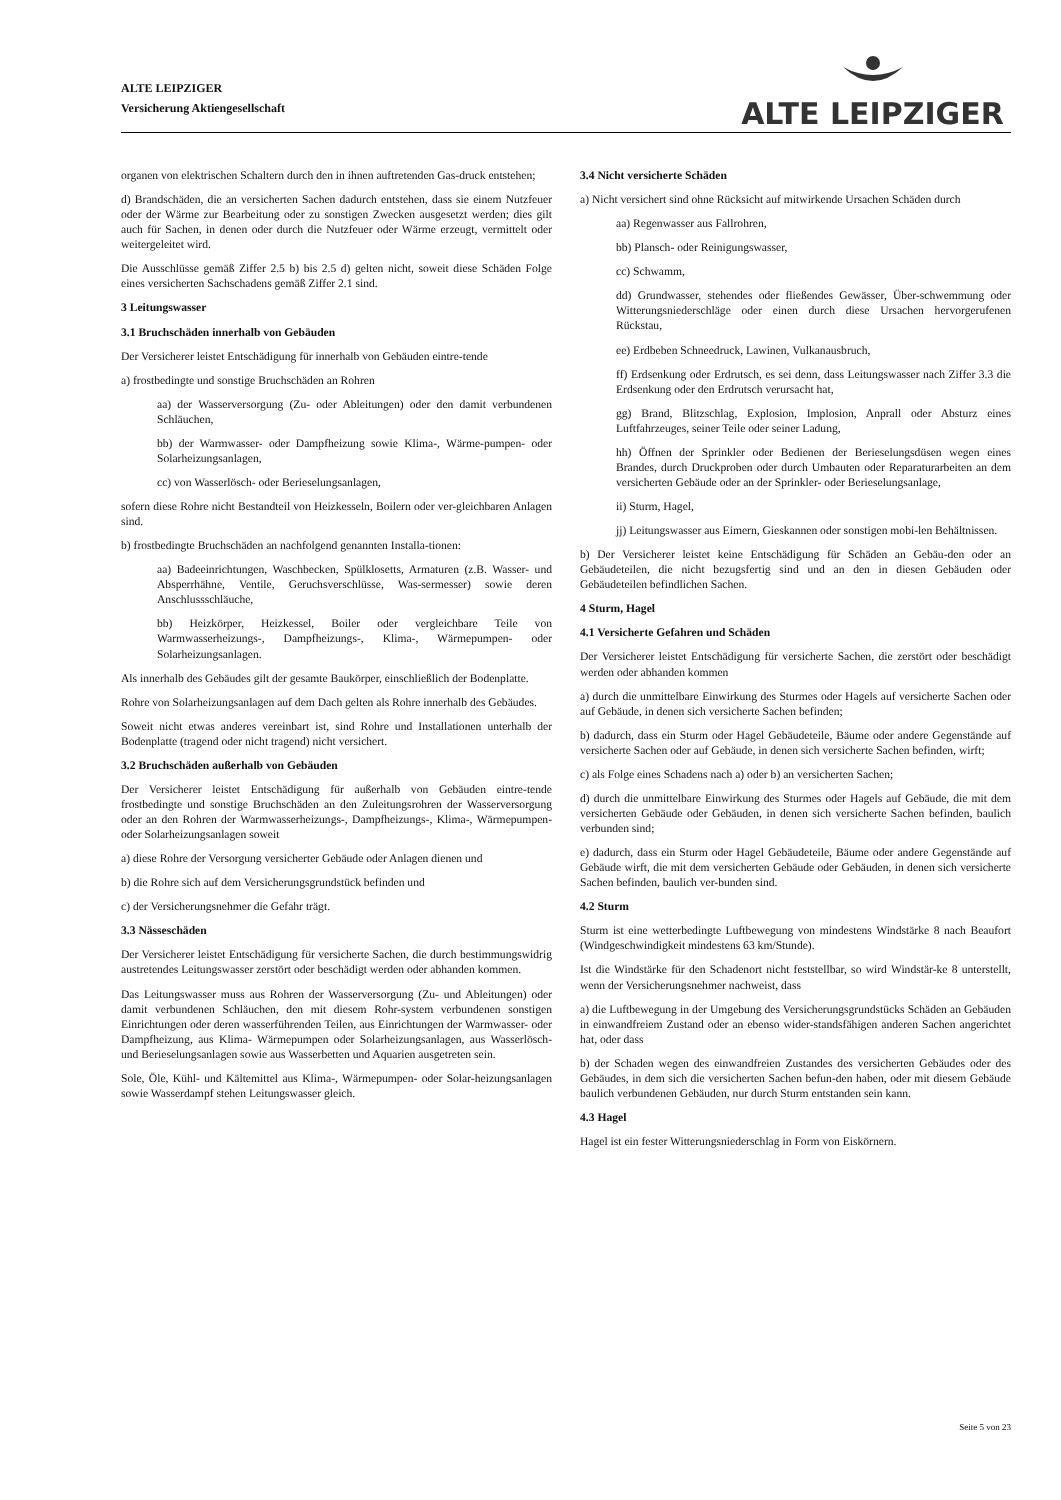ALTE LEIPZIGER
Versicherung Aktiengesellschaft
ALTE LEIPZIGER
organen von elektrischen Schaltern durch den in ihnen auftretenden Gas-druck entstehen;
d) Brandschäden, die an versicherten Sachen dadurch entstehen, dass sie einem Nutzfeuer oder der Wärme zur Bearbeitung oder zu sonstigen Zwecken ausgesetzt werden; dies gilt auch für Sachen, in denen oder durch die Nutzfeuer oder Wärme erzeugt, vermittelt oder weitergeleitet wird.
Die Ausschlüsse gemäß Ziffer 2.5 b) bis 2.5 d) gelten nicht, soweit diese Schäden Folge eines versicherten Sachschadens gemäß Ziffer 2.1 sind.
3 Leitungswasser
3.1 Bruchschäden innerhalb von Gebäuden
Der Versicherer leistet Entschädigung für innerhalb von Gebäuden eintre-tende
a) frostbedingte und sonstige Bruchschäden an Rohren
aa) der Wasserversorgung (Zu- oder Ableitungen) oder den damit verbundenen Schläuchen,
bb) der Warmwasser- oder Dampfheizung sowie Klima-, Wärme-pumpen- oder Solarheizungsanlagen,
cc) von Wasserlösch- oder Berieselungsanlagen,
sofern diese Rohre nicht Bestandteil von Heizkesseln, Boilern oder ver-gleichbaren Anlagen sind.
b) frostbedingte Bruchschäden an nachfolgend genannten Installa-tionen:
aa) Badeeinrichtungen, Waschbecken, Spülklosetts, Armaturen (z.B. Wasser- und Absperrhähne, Ventile, Geruchsverschlüsse, Was-sermesser) sowie deren Anschlussschläuche,
bb) Heizkörper, Heizkessel, Boiler oder vergleichbare Teile von Warmwasserheizungs-, Dampfheizungs-, Klima-, Wärmepumpen- oder Solarheizungsanlagen.
Als innerhalb des Gebäudes gilt der gesamte Baukörper, einschließlich der Bodenplatte.
Rohre von Solarheizungsanlagen auf dem Dach gelten als Rohre innerhalb des Gebäudes.
Soweit nicht etwas anderes vereinbart ist, sind Rohre und Installationen unterhalb der Bodenplatte (tragend oder nicht tragend) nicht versichert.
3.2 Bruchschäden außerhalb von Gebäuden
Der Versicherer leistet Entschädigung für außerhalb von Gebäuden eintre-tende frostbedingte und sonstige Bruchschäden an den Zuleitungsrohren der Wasserversorgung oder an den Rohren der Warmwasserheizungs-, Dampfheizungs-, Klima-, Wärmepumpen- oder Solarheizungsanlagen soweit
a) diese Rohre der Versorgung versicherter Gebäude oder Anlagen dienen und
b) die Rohre sich auf dem Versicherungsgrundstück befinden und
c) der Versicherungsnehmer die Gefahr trägt.
3.3 Nässeschäden
Der Versicherer leistet Entschädigung für versicherte Sachen, die durch bestimmungswidrig austretendes Leitungswasser zerstört oder beschädigt werden oder abhanden kommen.
Das Leitungswasser muss aus Rohren der Wasserversorgung (Zu- und Ableitungen) oder damit verbundenen Schläuchen, den mit diesem Rohr-system verbundenen sonstigen Einrichtungen oder deren wasserführenden Teilen, aus Einrichtungen der Warmwasser- oder Dampfheizung, aus Klima- Wärmepumpen oder Solarheizungsanlagen, aus Wasserlösch- und Berieselungsanlagen sowie aus Wasserbetten und Aquarien ausgetreten sein.
Sole, Öle, Kühl- und Kältemittel aus Klima-, Wärmepumpen- oder Solar-heizungsanlagen sowie Wasserdampf stehen Leitungswasser gleich.
3.4 Nicht versicherte Schäden
a) Nicht versichert sind ohne Rücksicht auf mitwirkende Ursachen Schäden durch
aa) Regenwasser aus Fallrohren,
bb) Plansch- oder Reinigungswasser,
cc) Schwamm,
dd) Grundwasser, stehendes oder fließendes Gewässer, Über-schwemmung oder Witterungsniederschläge oder einen durch diese Ursachen hervorgerufenen Rückstau,
ee) Erdbeben Schneedruck, Lawinen, Vulkanausbruch,
ff) Erdsenkung oder Erdrutsch, es sei denn, dass Leitungswasser nach Ziffer 3.3 die Erdsenkung oder den Erdrutsch verursacht hat,
gg) Brand, Blitzschlag, Explosion, Implosion, Anprall oder Absturz eines Luftfahrzeuges, seiner Teile oder seiner Ladung,
hh) Öffnen der Sprinkler oder Bedienen der Berieselungsdüsen wegen eines Brandes, durch Druckproben oder durch Umbauten oder Reparaturarbeiten an dem versicherten Gebäude oder an der Sprinkler- oder Berieselungsanlage,
ii) Sturm, Hagel,
jj) Leitungswasser aus Eimern, Gieskannen oder sonstigen mobi-len Behältnissen.
b) Der Versicherer leistet keine Entschädigung für Schäden an Gebäu-den oder an Gebäudeteilen, die nicht bezugsfertig sind und an den in diesen Gebäuden oder Gebäudeteilen befindlichen Sachen.
4 Sturm, Hagel
4.1 Versicherte Gefahren und Schäden
Der Versicherer leistet Entschädigung für versicherte Sachen, die zerstört oder beschädigt werden oder abhanden kommen
a) durch die unmittelbare Einwirkung des Sturmes oder Hagels auf versicherte Sachen oder auf Gebäude, in denen sich versicherte Sachen befinden;
b) dadurch, dass ein Sturm oder Hagel Gebäudeteile, Bäume oder andere Gegenstände auf versicherte Sachen oder auf Gebäude, in denen sich versicherte Sachen befinden, wirft;
c) als Folge eines Schadens nach a) oder b) an versicherten Sachen;
d) durch die unmittelbare Einwirkung des Sturmes oder Hagels auf Gebäude, die mit dem versicherten Gebäude oder Gebäuden, in denen sich versicherte Sachen befinden, baulich verbunden sind;
e) dadurch, dass ein Sturm oder Hagel Gebäudeteile, Bäume oder andere Gegenstände auf Gebäude wirft, die mit dem versicherten Gebäude oder Gebäuden, in denen sich versicherte Sachen befinden, baulich ver-bunden sind.
4.2 Sturm
Sturm ist eine wetterbedingte Luftbewegung von mindestens Windstärke 8 nach Beaufort (Windgeschwindigkeit mindestens 63 km/Stunde).
Ist die Windstärke für den Schadenort nicht feststellbar, so wird Windstär-ke 8 unterstellt, wenn der Versicherungsnehmer nachweist, dass
a) die Luftbewegung in der Umgebung des Versicherungsgrundstücks Schäden an Gebäuden in einwandfreiem Zustand oder an ebenso wider-standsfähigen anderen Sachen angerichtet hat, oder dass
b) der Schaden wegen des einwandfreien Zustandes des versicherten Gebäudes oder des Gebäudes, in dem sich die versicherten Sachen befun-den haben, oder mit diesem Gebäude baulich verbundenen Gebäuden, nur durch Sturm entstanden sein kann.
4.3 Hagel
Hagel ist ein fester Witterungsniederschlag in Form von Eiskörnern.
Seite 5 von 23